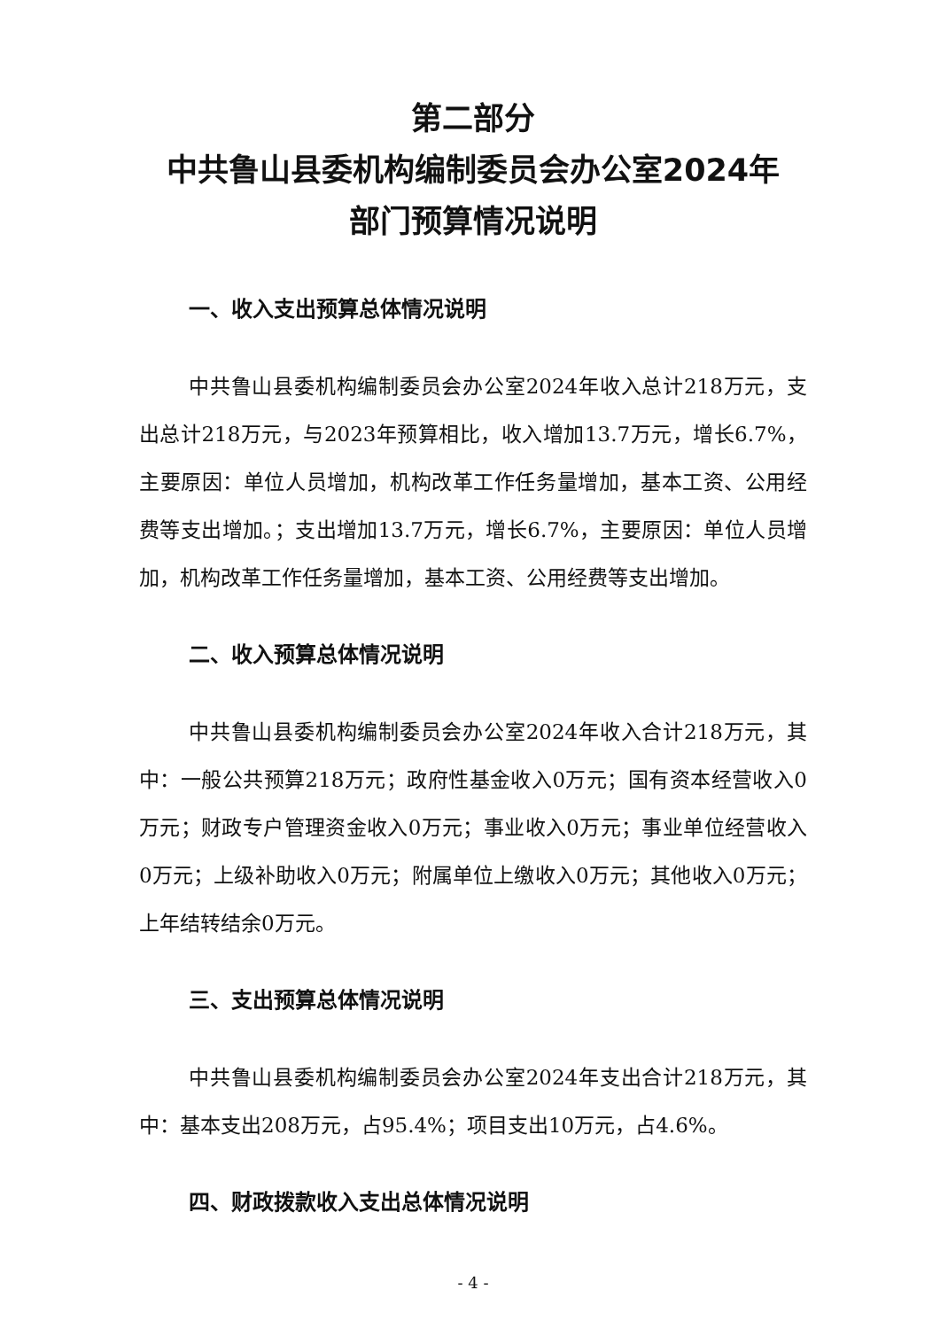第二部分
中共鲁山县委机构编制委员会办公室2024年
部门预算情况说明
一、收入支出预算总体情况说明
中共鲁山县委机构编制委员会办公室2024年收入总计218万元，支出总计218万元，与2023年预算相比，收入增加13.7万元，增长6.7%，主要原因：单位人员增加，机构改革工作任务量增加，基本工资、公用经费等支出增加。；支出增加13.7万元，增长6.7%，主要原因：单位人员增加，机构改革工作任务量增加，基本工资、公用经费等支出增加。
二、收入预算总体情况说明
中共鲁山县委机构编制委员会办公室2024年收入合计218万元，其中：一般公共预算218万元；政府性基金收入0万元；国有资本经营收入0万元；财政专户管理资金收入0万元；事业收入0万元；事业单位经营收入0万元；上级补助收入0万元；附属单位上缴收入0万元；其他收入0万元；上年结转结余0万元。
三、支出预算总体情况说明
中共鲁山县委机构编制委员会办公室2024年支出合计218万元，其中：基本支出208万元，占95.4%；项目支出10万元，占4.6%。
四、财政拨款收入支出总体情况说明
- 4 -